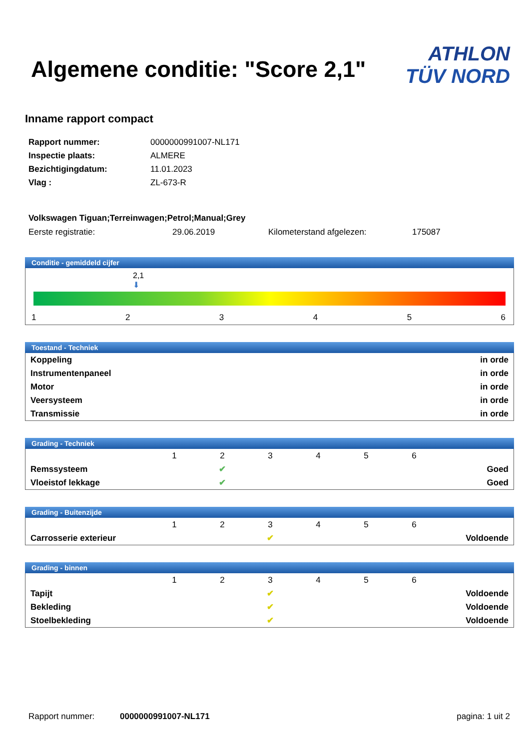Algemene conditie: "Score 2,1"
ATHLON
TÜV NORD
Inname rapport compact
| Rapport nummer: | 0000000991007-NL171 |
| Inspectie plaats: | ALMERE |
| Bezichtigingdatum: | 11.01.2023 |
| Vlag : | ZL-673-R |
Volkswagen Tiguan;Terreinwagen;Petrol;Manual;Grey
Eerste registratie: 29.06.2019 Kilometerstand afgelezen: 175087
Conditie - gemiddeld cijfer
2,1
⬇
123456
Toestand - Techniek
| Koppeling | in orde |
| Instrumentenpaneel | in orde |
| Motor | in orde |
| Veersysteem | in orde |
| Transmissie | in orde |
Grading - Techniek
| | 1 | 2 | 3 | 4 | 5 | 6 | |
| Remssysteem | | ✔ | | | | | Goed |
| Vloeistof lekkage | | ✔ | | | | | Goed |
Grading - Buitenzijde
| | 1 | 2 | 3 | 4 | 5 | 6 | |
| Carrosserie exterieur | | | ✔ | | | | Voldoende |
Grading - binnen
| | 1 | 2 | 3 | 4 | 5 | 6 | |
| Tapijt | | | ✔ | | | | Voldoende |
| Bekleding | | | ✔ | | | | Voldoende |
| Stoelbekleding | | | ✔ | | | | Voldoende |
Rapport nummer: 0000000991007-NL171 pagina: 1 uit 2